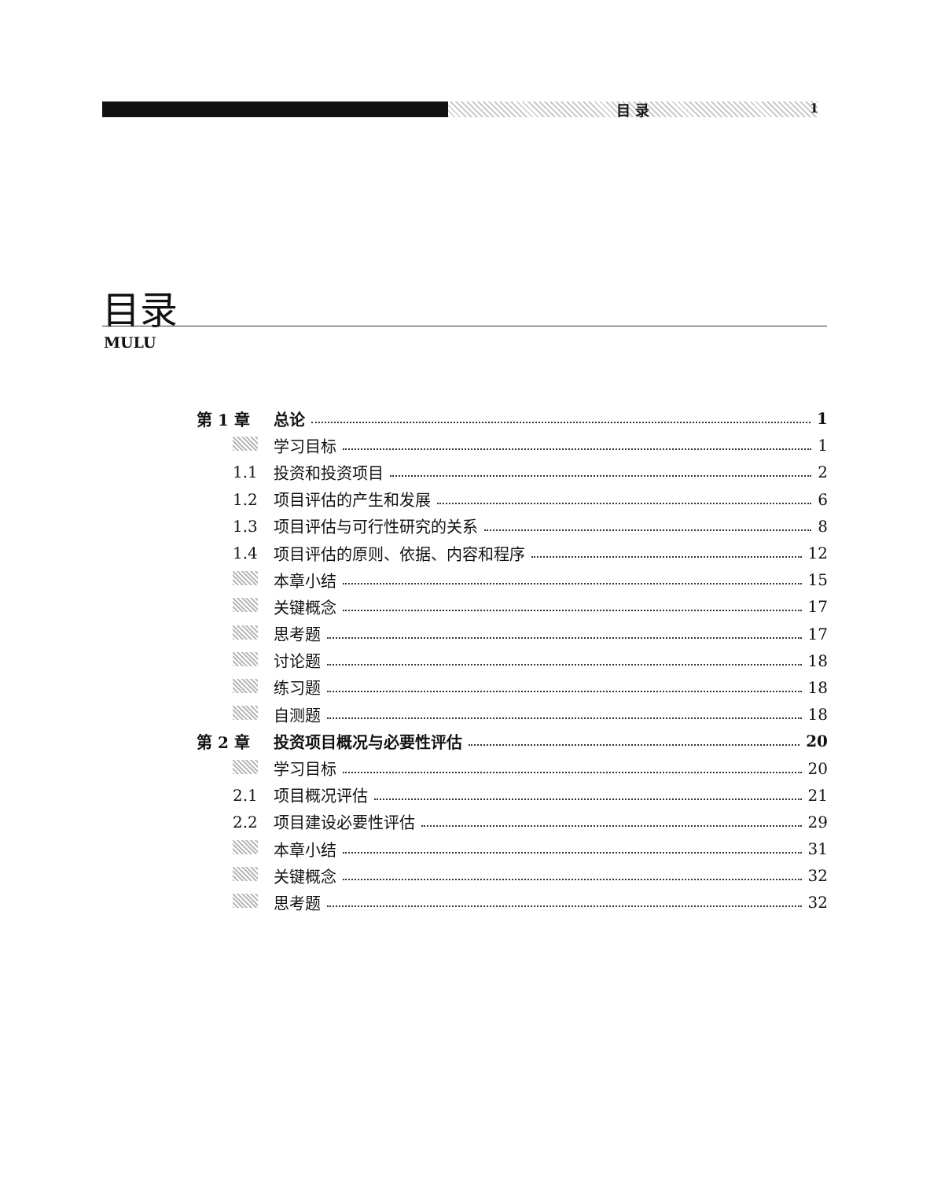目 录 1
目录
MULU
第 1 章 总论 1
学习目标 1
1.1 投资和投资项目 2
1.2 项目评估的产生和发展 6
1.3 项目评估与可行性研究的关系 8
1.4 项目评估的原则、依据、内容和程序 12
本章小结 15
关键概念 17
思考题 17
讨论题 18
练习题 18
自测题 18
第 2 章 投资项目概况与必要性评估 20
学习目标 20
2.1 项目概况评估 21
2.2 项目建设必要性评估 29
本章小结 31
关键概念 32
思考题 32